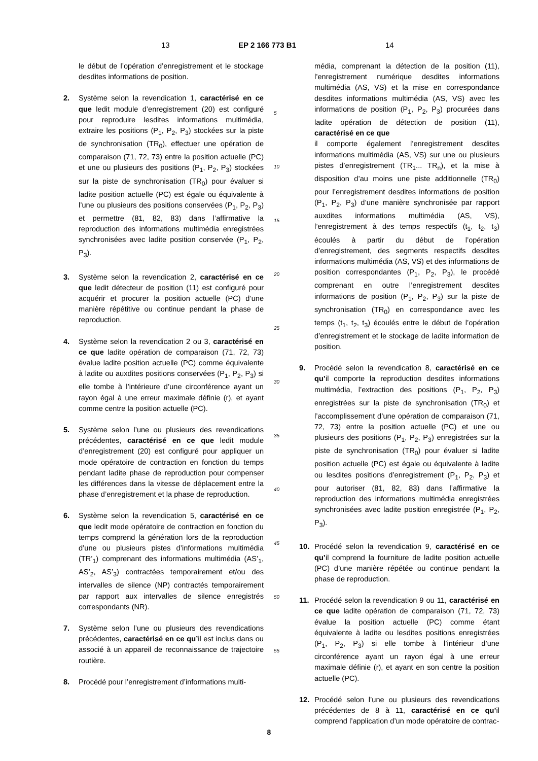13 EP 2 166 773 B1 14
le début de l’opération d’enregistrement et le stockage desdites informations de position.
2. Système selon la revendication 1, caractérisé en ce que ledit module d’enregistrement (20) est configuré pour reproduire lesdites informations multimédia, extraire les positions (P<sub>1</sub>, P<sub>2</sub>, P<sub>3</sub>) stockées sur la piste de synchronisation (TR<sub>0</sub>), effectuer une opération de comparaison (71, 72, 73) entre la position actuelle (PC) et une ou plusieurs des positions (P<sub>1</sub>, P<sub>2</sub>, P<sub>3</sub>) stockées sur la piste de synchronisation (TR<sub>0</sub>) pour évaluer si ladite position actuelle (PC) est égale ou équivalente à l’une ou plusieurs des positions conservées (P<sub>1</sub>, P<sub>2</sub>, P<sub>3</sub>) et permettre (81, 82, 83) dans l’affirmative la reproduction des informations multimédia enregistrées synchronisées avec ladite position conservée (P<sub>1</sub>, P<sub>2</sub>, P<sub>3</sub>).
3. Système selon la revendication 2, caractérisé en ce que ledit détecteur de position (11) est configuré pour acquérir et procurer la position actuelle (PC) d’une manière répétitive ou continue pendant la phase de reproduction.
4. Système selon la revendication 2 ou 3, caractérisé en ce que ladite opération de comparaison (71, 72, 73) évalue ladite position actuelle (PC) comme équivalente à ladite ou auxdites positions conservées (P<sub>1</sub>, P<sub>2</sub>, P<sub>3</sub>) si elle tombe à l’intérieure d’une circonférence ayant un rayon égal à une erreur maximale définie (r), et ayant comme centre la position actuelle (PC).
5. Système selon l’une ou plusieurs des revendications précédentes, caractérisé en ce que ledit module d’enregistrement (20) est configuré pour appliquer un mode opératoire de contraction en fonction du temps pendant ladite phase de reproduction pour compenser les différences dans la vitesse de déplacement entre la phase d’enregistrement et la phase de reproduction.
6. Système selon la revendication 5, caractérisé en ce que ledit mode opératoire de contraction en fonction du temps comprend la génération lors de la reproduction d’une ou plusieurs pistes d’informations multimédia (TR’<sub>1</sub>) comprenant des informations multimédia (AS’<sub>1</sub>, AS’<sub>2</sub>, AS’<sub>3</sub>) contractées temporairement et/ou des intervalles de silence (NP) contractés temporairement par rapport aux intervalles de silence enregistrés correspondants (NR).
7. Système selon l’une ou plusieurs des revendications précédentes, caractérisé en ce qu’il est inclus dans ou associé à un appareil de reconnaissance de trajectoire routière.
8. Procédé pour l’enregistrement d’informations multi-
5
10
15
20
25
30
35
40
45
50
55
média, comprenant la détection de la position (11), l’enregistrement numérique desdites informations multimédia (AS, VS) et la mise en correspondance desdites informations multimédia (AS, VS) avec les informations de position (P<sub>1</sub>, P<sub>2</sub>, P<sub>3</sub>) procurées dans ladite opération de détection de position (11), caractérisé en ce que
il comporte également l’enregistrement desdites informations multimédia (AS, VS) sur une ou plusieurs pistes d’enregistrement (TR<sub>1</sub>... TR<sub>n</sub>), et la mise à disposition d’au moins une piste additionnelle (TR<sub>0</sub>) pour l’enregistrement desdites informations de position (P<sub>1</sub>, P<sub>2</sub>, P<sub>3</sub>) d’une manière synchronisée par rapport auxdites informations multimédia (AS, VS), l’enregistrement à des temps respectifs (t<sub>1</sub>, t<sub>2</sub>, t<sub>3</sub>) écoulés à partir du début de l’opération d’enregistrement, des segments respectifs desdites informations multimédia (AS, VS) et des informations de position correspondantes (P<sub>1</sub>, P<sub>2</sub>, P<sub>3</sub>), le procédé comprenant en outre l’enregistrement desdites informations de position (P<sub>1</sub>, P<sub>2</sub>, P<sub>3</sub>) sur la piste de synchronisation (TR<sub>0</sub>) en correspondance avec les temps (t<sub>1</sub>, t<sub>2</sub>, t<sub>3</sub>) écoulés entre le début de l’opération d’enregistrement et le stockage de ladite information de position.
9. Procédé selon la revendication 8, caractérisé en ce qu’il comporte la reproduction desdites informations multimédia, l’extraction des positions (P<sub>1</sub>, P<sub>2</sub>, P<sub>3</sub>) enregistrées sur la piste de synchronisation (TR<sub>0</sub>) et l’accomplissement d’une opération de comparaison (71, 72, 73) entre la position actuelle (PC) et une ou plusieurs des positions (P<sub>1</sub>, P<sub>2</sub>, P<sub>3</sub>) enregistrées sur la piste de synchronisation (TR<sub>0</sub>) pour évaluer si ladite position actuelle (PC) est égale ou équivalente à ladite ou lesdites positions d’enregistrement (P<sub>1</sub>, P<sub>2</sub>, P<sub>3</sub>) et pour autoriser (81, 82, 83) dans l’affirmative la reproduction des informations multimédia enregistrées synchronisées avec ladite position enregistrée (P<sub>1</sub>, P<sub>2</sub>, P<sub>3</sub>).
10. Procédé selon la revendication 9, caractérisé en ce qu’il comprend la fourniture de ladite position actuelle (PC) d’une manière répétée ou continue pendant la phase de reproduction.
11. Procédé selon la revendication 9 ou 11, caractérisé en ce que ladite opération de comparaison (71, 72, 73) évalue la position actuelle (PC) comme étant équivalente à ladite ou lesdites positions enregistrées (P<sub>1</sub>, P<sub>2</sub>, P<sub>3</sub>) si elle tombe à l’intérieur d’une circonférence ayant un rayon égal à une erreur maximale définie (r), et ayant en son centre la position actuelle (PC).
12. Procédé selon l’une ou plusieurs des revendications précédentes de 8 à 11, caractérisé en ce qu’il comprend l’application d’un mode opératoire de contrac-
8